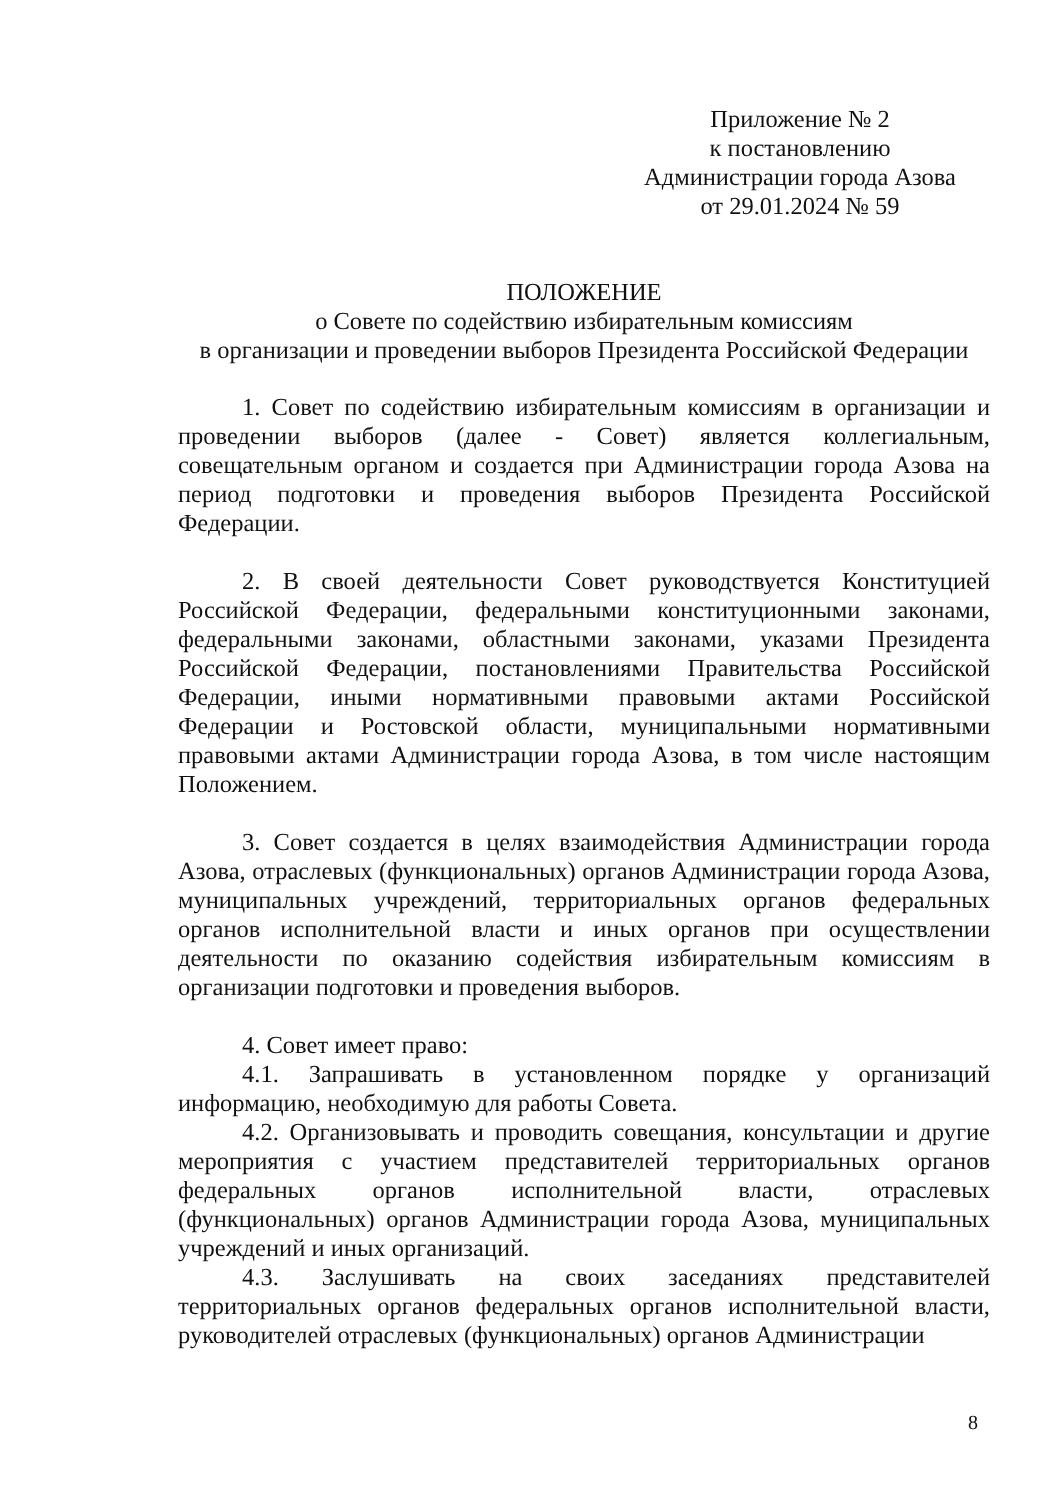Приложение № 2
к постановлению
Администрации города Азова
от 29.01.2024 № 59
ПОЛОЖЕНИЕ
о Совете по содействию избирательным комиссиям
в организации и проведении выборов Президента Российской Федерации
1. Совет по содействию избирательным комиссиям в организации и проведении выборов (далее - Совет) является коллегиальным, совещательным органом и создается при Администрации города Азова на период подготовки и проведения выборов Президента Российской Федерации.
2. В своей деятельности Совет руководствуется Конституцией Российской Федерации, федеральными конституционными законами, федеральными законами, областными законами, указами Президента Российской Федерации, постановлениями Правительства Российской Федерации, иными нормативными правовыми актами Российской Федерации и Ростовской области, муниципальными нормативными правовыми актами Администрации города Азова, в том числе настоящим Положением.
3. Совет создается в целях взаимодействия Администрации города Азова, отраслевых (функциональных) органов Администрации города Азова, муниципальных учреждений, территориальных органов федеральных органов исполнительной власти и иных органов при осуществлении деятельности по оказанию содействия избирательным комиссиям в организации подготовки и проведения выборов.
4. Совет имеет право:
4.1. Запрашивать в установленном порядке у организаций информацию, необходимую для работы Совета.
4.2. Организовывать и проводить совещания, консультации и другие мероприятия с участием представителей территориальных органов федеральных органов исполнительной власти, отраслевых (функциональных) органов Администрации города Азова, муниципальных учреждений и иных организаций.
4.3. Заслушивать на своих заседаниях представителей территориальных органов федеральных органов исполнительной власти, руководителей отраслевых (функциональных) органов Администрации
8